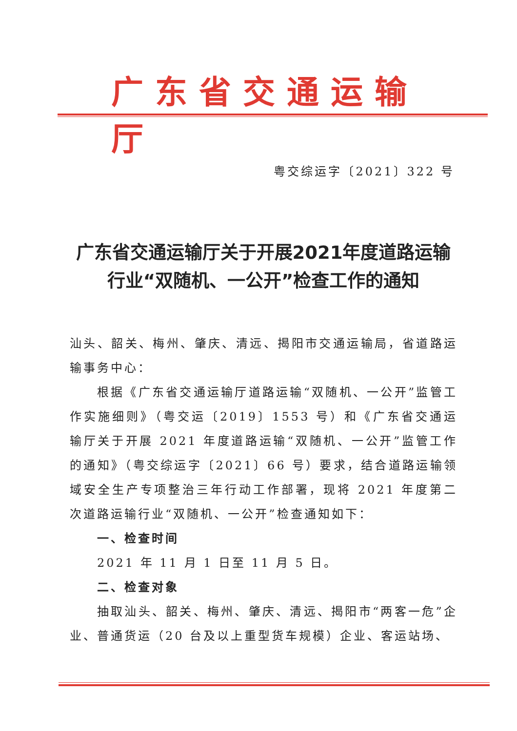广东省交通运输厅
粤交综运字〔2021〕322 号
广东省交通运输厅关于开展2021年度道路运输
行业“双随机、一公开”检查工作的通知
汕头、韶关、梅州、肇庆、清远、揭阳市交通运输局，省道路运输事务中心：
根据《广东省交通运输厅道路运输“双随机、一公开”监管工作实施细则》（粤交运〔2019〕1553 号）和《广东省交通运输厅关于开展 2021 年度道路运输“双随机、一公开”监管工作的通知》（粤交综运字〔2021〕66 号）要求，结合道路运输领域安全生产专项整治三年行动工作部署，现将 2021 年度第二次道路运输行业“双随机、一公开”检查通知如下：
一、检查时间
2021 年 11 月 1 日至 11 月 5 日。
二、检查对象
抽取汕头、韶关、梅州、肇庆、清远、揭阳市“两客一危”企业、普通货运（20 台及以上重型货车规模）企业、客运站场、